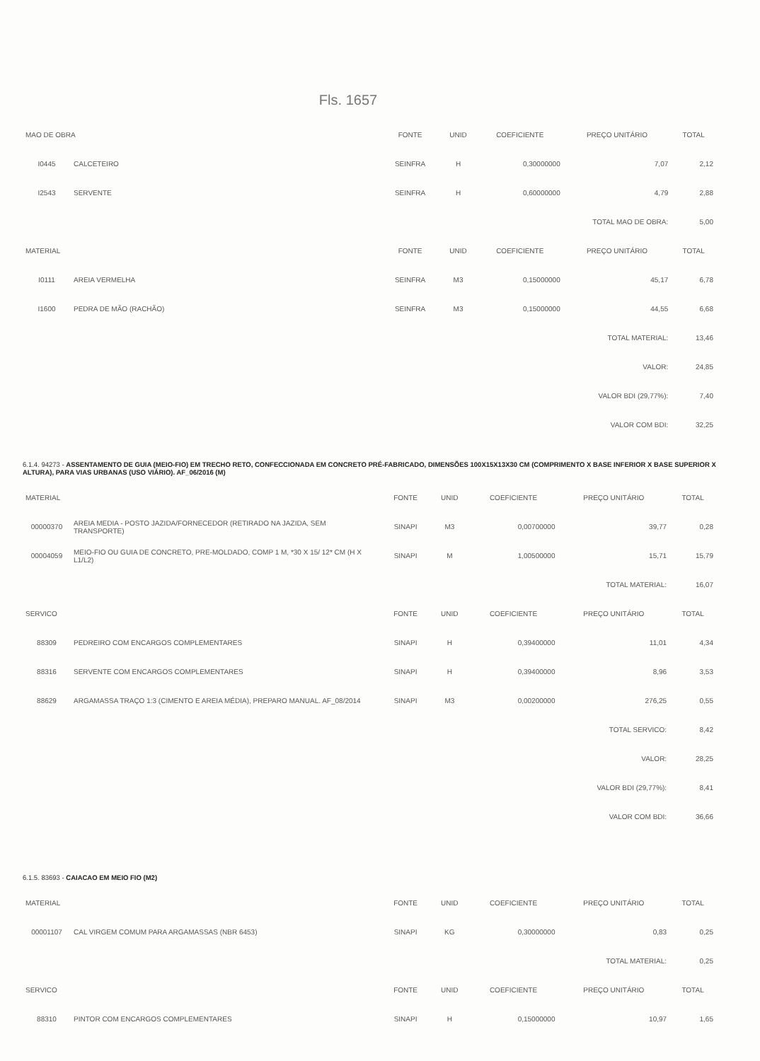Fls. 1657
| MAO DE OBRA | | FONTE | UNID | COEFICIENTE | PREÇO UNITÁRIO | TOTAL |
| --- | --- | --- | --- | --- | --- | --- |
| I0445 | CALCETEIRO | SEINFRA | H | 0,30000000 | 7,07 | 2,12 |
| I2543 | SERVENTE | SEINFRA | H | 0,60000000 | 4,79 | 2,88 |
| TOTAL MAO DE OBRA: | | | | | | 5,00 |
| MATERIAL | | FONTE | UNID | COEFICIENTE | PREÇO UNITÁRIO | TOTAL |
| I0111 | AREIA VERMELHA | SEINFRA | M3 | 0,15000000 | 45,17 | 6,78 |
| I1600 | PEDRA DE MÃO (RACHÃO) | SEINFRA | M3 | 0,15000000 | 44,55 | 6,68 |
| TOTAL MATERIAL: | | | | | | 13,46 |
| VALOR: | | | | | | 24,85 |
| VALOR BDI (29,77%): | | | | | | 7,40 |
| VALOR COM BDI: | | | | | | 32,25 |
6.1.4. 94273 - ASSENTAMENTO DE GUIA (MEIO-FIO) EM TRECHO RETO, CONFECCIONADA EM CONCRETO PRÉ-FABRICADO, DIMENSÕES 100X15X13X30 CM (COMPRIMENTO X BASE INFERIOR X BASE SUPERIOR X ALTURA), PARA VIAS URBANAS (USO VIÁRIO). AF_06/2016 (M)
| MATERIAL | | FONTE | UNID | COEFICIENTE | PREÇO UNITÁRIO | TOTAL |
| --- | --- | --- | --- | --- | --- | --- |
| 00000370 | AREIA MEDIA - POSTO JAZIDA/FORNECEDOR (RETIRADO NA JAZIDA, SEM TRANSPORTE) | SINAPI | M3 | 0,00700000 | 39,77 | 0,28 |
| 00004059 | MEIO-FIO OU GUIA DE CONCRETO, PRE-MOLDADO, COMP 1 M, *30 X 15/ 12* CM (H X L1/L2) | SINAPI | M | 1,00500000 | 15,71 | 15,79 |
| TOTAL MATERIAL: | | | | | | 16,07 |
| SERVICO | | FONTE | UNID | COEFICIENTE | PREÇO UNITÁRIO | TOTAL |
| 88309 | PEDREIRO COM ENCARGOS COMPLEMENTARES | SINAPI | H | 0,39400000 | 11,01 | 4,34 |
| 88316 | SERVENTE COM ENCARGOS COMPLEMENTARES | SINAPI | H | 0,39400000 | 8,96 | 3,53 |
| 88629 | ARGAMASSA TRAÇO 1:3 (CIMENTO E AREIA MÉDIA), PREPARO MANUAL. AF_08/2014 | SINAPI | M3 | 0,00200000 | 276,25 | 0,55 |
| TOTAL SERVICO: | | | | | | 8,42 |
| VALOR: | | | | | | 28,25 |
| VALOR BDI (29,77%): | | | | | | 8,41 |
| VALOR COM BDI: | | | | | | 36,66 |
6.1.5. 83693 - CAIACAO EM MEIO FIO (M2)
| MATERIAL | | FONTE | UNID | COEFICIENTE | PREÇO UNITÁRIO | TOTAL |
| --- | --- | --- | --- | --- | --- | --- |
| 00001107 | CAL VIRGEM COMUM PARA ARGAMASSAS (NBR 6453) | SINAPI | KG | 0,30000000 | 0,83 | 0,25 |
| TOTAL MATERIAL: | | | | | | 0,25 |
| SERVICO | | FONTE | UNID | COEFICIENTE | PREÇO UNITÁRIO | TOTAL |
| 88310 | PINTOR COM ENCARGOS COMPLEMENTARES | SINAPI | H | 0,15000000 | 10,97 | 1,65 |